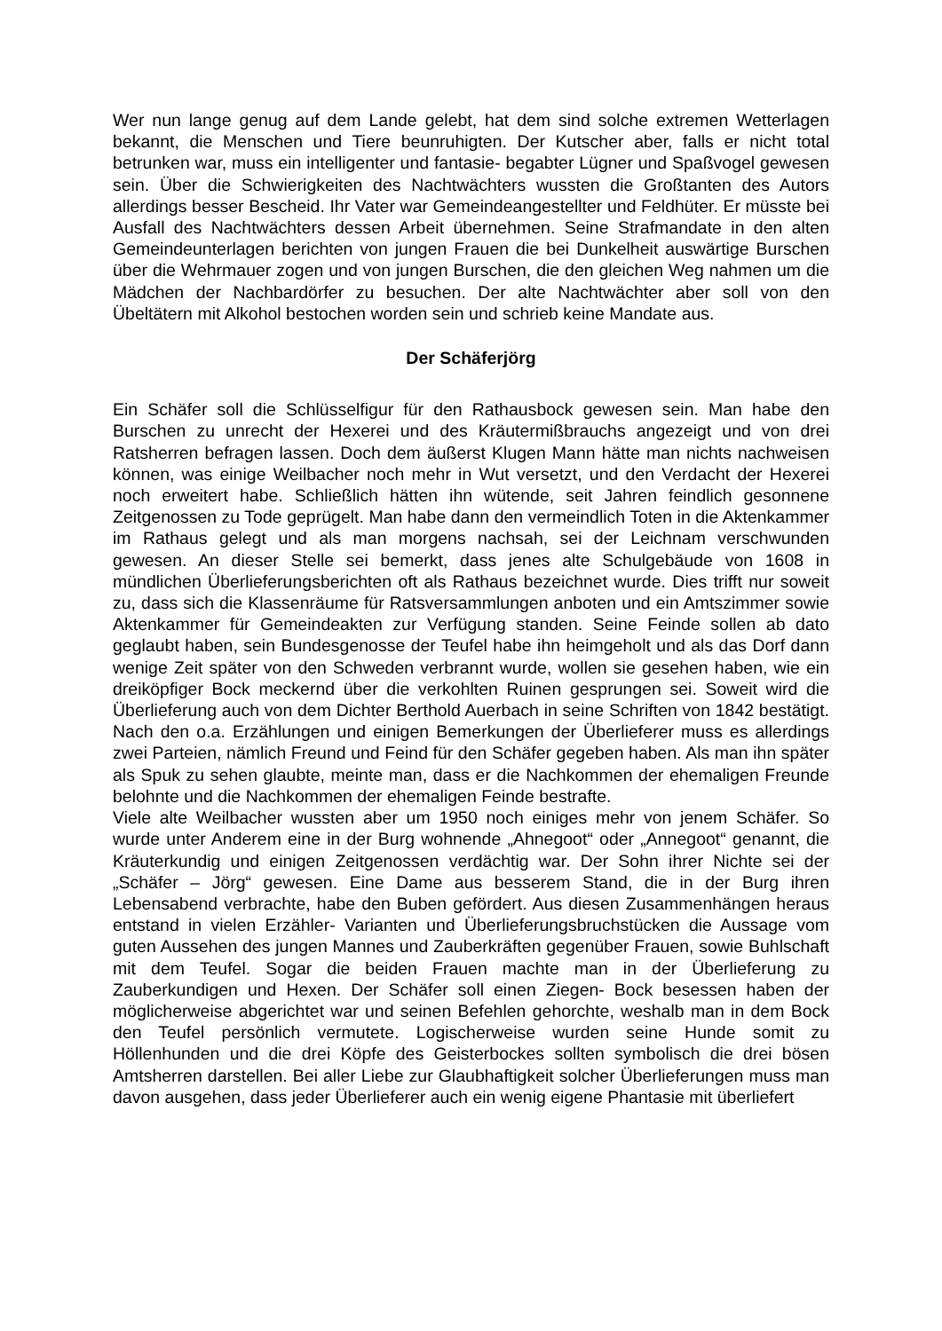Wer nun lange genug auf dem Lande gelebt, hat dem sind solche extremen Wetterlagen bekannt, die Menschen und Tiere beunruhigten. Der Kutscher aber, falls er nicht total betrunken war, muss ein intelligenter und fantasie- begabter Lügner und Spaßvogel gewesen sein. Über die Schwierigkeiten des Nachtwächters wussten die Großtanten des Autors allerdings besser Bescheid. Ihr Vater war Gemeindeangestellter und Feldhüter. Er müsste bei Ausfall des Nachtwächters dessen Arbeit übernehmen. Seine Strafmandate in den alten Gemeindeunterlagen berichten von jungen Frauen die bei Dunkelheit auswärtige Burschen über die Wehrmauer zogen und von jungen Burschen, die den gleichen Weg nahmen um die Mädchen der Nachbardörfer zu besuchen. Der alte Nachtwächter aber soll von den Übeltätern mit Alkohol bestochen worden sein und schrieb keine Mandate aus.
Der Schäferjörg
Ein Schäfer soll die Schlüsselfigur für den Rathausbock gewesen sein. Man habe den Burschen zu unrecht der Hexerei und des Kräutermißbrauchs angezeigt und von drei Ratsherren befragen lassen. Doch dem äußerst Klugen Mann hätte man nichts nachweisen können, was einige Weilbacher noch mehr in Wut versetzt, und den Verdacht der Hexerei noch erweitert habe. Schließlich hätten ihn wütende, seit Jahren feindlich gesonnene Zeitgenossen zu Tode geprügelt. Man habe dann den vermeindlich Toten in die Aktenkammer im Rathaus gelegt und als man morgens nachsah, sei der Leichnam verschwunden gewesen. An dieser Stelle sei bemerkt, dass jenes alte Schulgebäude von 1608 in mündlichen Überlieferungsberichten oft als Rathaus bezeichnet wurde. Dies trifft nur soweit zu, dass sich die Klassenräume für Ratsversammlungen anboten und ein Amtszimmer sowie Aktenkammer für Gemeindeakten zur Verfügung standen. Seine Feinde sollen ab dato geglaubt haben, sein Bundesgenosse der Teufel habe ihn heimgeholt und als das Dorf dann wenige Zeit später von den Schweden verbrannt wurde, wollen sie gesehen haben, wie ein dreiköpfiger Bock meckernd über die verkohlten Ruinen gesprungen sei. Soweit wird die Überlieferung auch von dem Dichter Berthold Auerbach in seine Schriften von 1842 bestätigt. Nach den o.a. Erzählungen und einigen Bemerkungen der Überlieferer muss es allerdings zwei Parteien, nämlich Freund und Feind für den Schäfer gegeben haben. Als man ihn später als Spuk zu sehen glaubte, meinte man, dass er die Nachkommen der ehemaligen Freunde belohnte und die Nachkommen der ehemaligen Feinde bestrafte.
Viele alte Weilbacher wussten aber um 1950 noch einiges mehr von jenem Schäfer. So wurde unter Anderem eine in der Burg wohnende „Ahnegoot“ oder „Annegoot“ genannt, die Kräuterkundig und einigen Zeitgenossen verdächtig war. Der Sohn ihrer Nichte sei der „Schäfer – Jörg“ gewesen. Eine Dame aus besserem Stand, die in der Burg ihren Lebensabend verbrachte, habe den Buben gefördert. Aus diesen Zusammenhängen heraus entstand in vielen Erzähler- Varianten und Überlieferungsbruchstücken die Aussage vom guten Aussehen des jungen Mannes und Zauberkräften gegenüber Frauen, sowie Buhlschaft mit dem Teufel. Sogar die beiden Frauen machte man in der Überlieferung zu Zauberkundigen und Hexen. Der Schäfer soll einen Ziegen- Bock besessen haben der möglicherweise abgerichtet war und seinen Befehlen gehorchte, weshalb man in dem Bock den Teufel persönlich vermutete. Logischerweise wurden seine Hunde somit zu Höllenhunden und die drei Köpfe des Geisterbockes sollten symbolisch die drei bösen Amtsherren darstellen. Bei aller Liebe zur Glaubhaftigkeit solcher Überlieferungen muss man davon ausgehen, dass jeder Überlieferer auch ein wenig eigene Phantasie mit überliefert